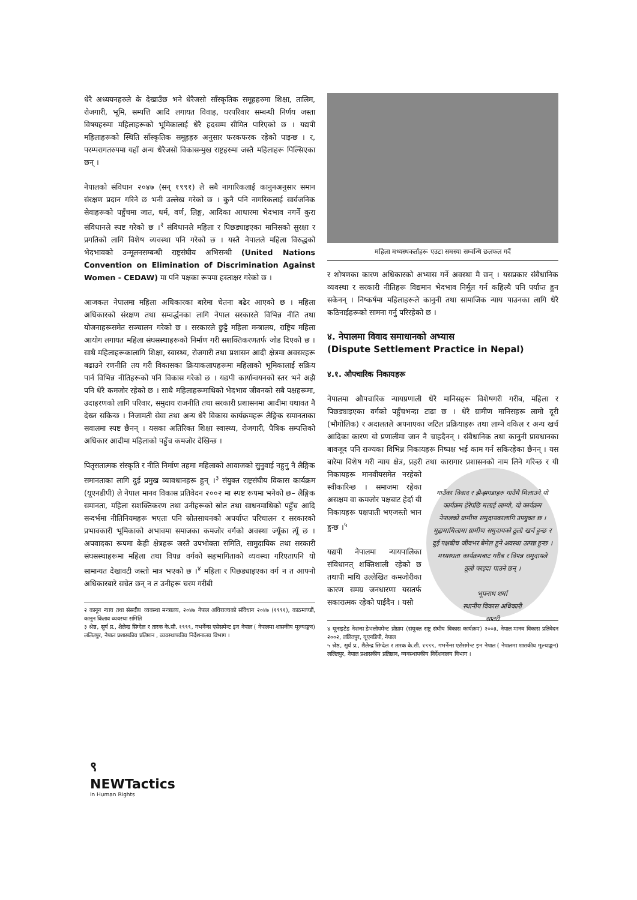धेरै अध्ययनहरुले के देखाउँछ भने धेरैजसो साँस्कृतिक समूहहरुमा शिक्षा, तालिम, रोजगारी, भूमि, सम्पत्ति आदि लगायत विवाह, घरपरिवार सम्बन्धी निर्णय जस्ता विषयहरुमा महिलाहरूको भूमिकालाई धेरै हदसम्म सीमित पारिएको छ । यद्यपी महिलाहरूको स्थिति साँस्कृतिक समूहहरु अनुसार फरकफरक रहेको पाइन्छ । र, परम्परागतरुपमा यहाँ अन्य धेरैजसो विकासन्मुख राष्ट्रहरुमा जस्तै महिलाहरू पिल्सिएका छन् ।
नेपालको संविधान २०४७ (सन् १९९१) ले सबै नागारिकलाई कानुनअनुसार समान संरक्षण प्रदान गरिने छ भनी उल्लेख गरेको छ । कुनै पनि नागरिकलाई सार्वजनिक सेवाहरूको पहुँचमा जात, धर्म, वर्ण, लिङ्ग, आदिका आधारमा भेदभाव नगर्ने कुरा संविधानले स्पष्ट गरेको छ ।<sup>२</sup> संविधानले महिला र पिछड्याइएका मानिसको सुरक्षा र प्रगतिको लागि विशेष व्यवस्था पनि गरेको छ । यस्तै नेपालले महिला विरुद्धको भेदभावको उन्मूलनसम्बन्धी राष्ट्रसंघीय अभिसन्धी (United Nations Convention on Elimination of Discrimination Against Women - CEDAW) मा पनि पक्षका रूपमा हस्ताक्षर गरेको छ ।
आजकल नेपालमा महिला अधिकारका बारेमा चेतना बढेर आएको छ । महिला अधिकारको संरक्षण तथा सम्वर्द्धनका लागि नेपाल सरकारले विभिन्न नीति तथा योजनाहरूसमेत सञ्चालन गरेको छ । सरकारले छुट्टै महिला मन्त्रालय, राष्ट्रिय महिला आयोग लगायत महिला संघसस्थाहरूको निर्माण गरी सशक्तिकरणतर्फ जोड दिएको छ । साथै महिलाहरूकालागि शिक्षा, स्वास्थ्य, रोजगारी तथा प्रशासन आदी क्षेत्रमा अवसरहरू बढाउने रणनीति तय गरी विकासका क्रियाकलापहरूमा महिलाको भूमिकालाई सक्रिय पार्न विभिन्न नीतिहरूको पनि विकास गरेको छ । यद्यपी कार्यान्वयनको स्तर भने अझै पनि धेरै कमजोर रहेको छ । साथै महिलाहरूमाथिको भेदभाव जीवनको सबै पक्षहरूमा, उदाहरणको लागि परिवार, समुदाय राजनीति तथा सरकारी प्रशासनमा आदीमा यथावत नै देख्न सकिन्छ । निजामती सेवा तथा अन्य धेरै विकास कार्यक्रमहरू लैङ्गिक समानताका सवालमा स्पष्ट छैनन् । यसका अतिरिक्त शिक्षा स्वास्थ्य, रोजगारी, पैत्रिक सम्पत्तिको अधिकार आदीमा महिलाको पहुँच कमजोर देखिन्छ ।
पितृसतात्मक संस्कृति र नीति निर्माण तहमा महिलाको आवाजको सुनुवाई नहुनु नै लैङ्गिक समानताका लागि दुई प्रमुख व्यावधानहरू हुन् ।<sup>३</sup> संयुक्त राष्ट्रसंघीय विकास कार्यक्रम (यूएनडीपी) ले नेपाल मानव विकास प्रतिवेदन २००२ मा स्पष्ट रूपमा भनेको छ– लैङ्गिक समानता, महिला सशक्तिकरण तथा उनीहरूको स्रोत तथा साधनमाथिको पहुँच आदि सन्दर्भमा नीतिनियमहरू भएता पनि स्रोतसाधनको अपर्याप्त परिचालन र सरकारको प्रभावकारी भूमिकाको अभावमा समाजका कमजोर वर्गको अवस्था ज्यूँका त्यूँ छ । अपवादका रूपमा केही क्षेत्रहरू जस्तै उपभोक्ता समिति, सामुदायिक तथा सरकारी संघसस्थाहरूमा महिला तथा विपन्न वर्गको सहभागिताको व्यवस्था गरिएतापनि यो सामान्यत देखावटी जस्तो मात्र भएको छ ।<sup>४</sup> महिला र पिछड्याइएका वर्ग न त आफ्नो अधिकारबारे सचेत छन् न त उनीहरू चरम गरीबी
२ कानून न्याय तथा संसदीय व्यवस्था मन्त्रालय, २०४७ नेपाल अधिराज्यको संविधान २०४७ (१९९१), काठमाण्डौं, कानून किताव व्यवस्था समिति
३ श्रेष्ठ, सूर्य प्र., शैलेन्द्र सिग्देल र तारक के.सी. १९९९, गभर्नेन्स एसेसमेन्ट इन नेपाल ( नेपालमा शासकीय मूल्याङ्कन) ललितपुर, नेपाल प्रशासकीय प्रतिष्ठान , व्यवस्थापकीय निर्देशनालय विभाग ।
महिला मध्यस्थकर्ताहरू एउटा समस्या सम्वन्धि छलफल गर्दै
र शोषणका कारण अधिकारको अभ्यास गर्ने अवस्था मै छन् । यसप्रकार संवैधानिक व्यवस्था र सरकारी नीतिहरू विद्यमान भेदभाव निर्मूल गर्न कहिल्यै पनि पर्याप्त हुन सकेनन् । निष्कर्षमा महिलाहरूले कानुनी तथा सामाजिक न्याय पाउनका लागि धेरै कठिनाईहरूको सामना गर्नु परिरहेको छ ।
४. नेपालमा विवाद समाधानको अभ्यास
(Dispute Settlement Practice in Nepal)
४.१. औपचारिक निकायहरू
नेपालमा औपचारिक न्यायप्रणाली धेरै मानिसहरू विशेषगरी गरीब, महिला र पिछड्याइएका वर्गको पहुँचभन्दा टाढा छ । धेरै ग्रामीण मानिसहरू लामो दूरी (भौगोलिक) र अदालतले अपनाएका जटिल प्रक्रियाहरू तथा लाग्ने वकिल र अन्य खर्च आदिका कारण यो प्रणालीमा जान नै चाहदैनन् । संवैधानिक तथा कानुनी प्रावधानका बावजूद पनि राज्यका विभिन्न निकायहरू निष्पक्ष भई काम गर्न सकिरहेका छैनन् । यस बारेमा विशेष गरी न्याय क्षेत्र, प्रहरी तथा कारागार प्रशासनको नाम लिने गरिन्छ र यी निकायहरू
गाउँका विवाद र झै-झगडाहरु गाउँमै मिलाउने यो कार्यक्रम हेरेपछि मलाई लाग्यो, यो कार्यक्रम नेपालको ग्रामीण समुदायकालागि उपयुक्त छ । मुद्दामामिलामा ग्रामीण समुदायको ठूलो खर्च हुन्छ र दुई पक्षबीच जीवभर बेमेल हुने अवस्था उत्पन्न हुन्छ । मध्यस्थता कार्यक्रमबाट गरीब र विपन्न समुदायले ठूलो फाइदा पाउने छन् ।
भूपनाथ शर्मा
स्थानीय विकास अधिकारी
सप्तरी मानवीयसमेत नरहेको स्वीकारिन्छ । समाजमा रहेका असक्षम वा कमजोर पक्षबाट हेर्दा यी निकायहरू पक्षपाती भएजस्तो भान हुन्छ ।<sup>५</sup>
यद्यपी नेपालमा न्यायपालिका संविधानत् शक्तिशाली रहेको छ तथापी माथि उल्लेखित कमजोरीका कारण समग्र जनधारणा यसतर्फ सकारात्मक रहेको पाईदैन । यसो
४ यूनाइटेड नेशन्स डेभलोपमेन्ट प्रोग्राम (संयुक्त राष्ट्र संघीय विकास कार्यक्रम) २००३, नेपाल मानव विकास प्रतिवेदन २००२, ललितपुर, यूएनडिपी, नेपाल
५ श्रेष्ठ, सूर्य प्र., शैलेन्द्र सिग्देल र तारक के.सी. १९९९, गभर्नेन्स एसेसमेन्ट इन नेपाल ( नेपालमा शासकीय मूल्याङ्कन) ललितपुर, नेपाल प्रशासकीय प्रतिष्ठान, व्यवस्थापकीय निर्देशनालय विभाग ।
९
NEWTactics
in Human Rights